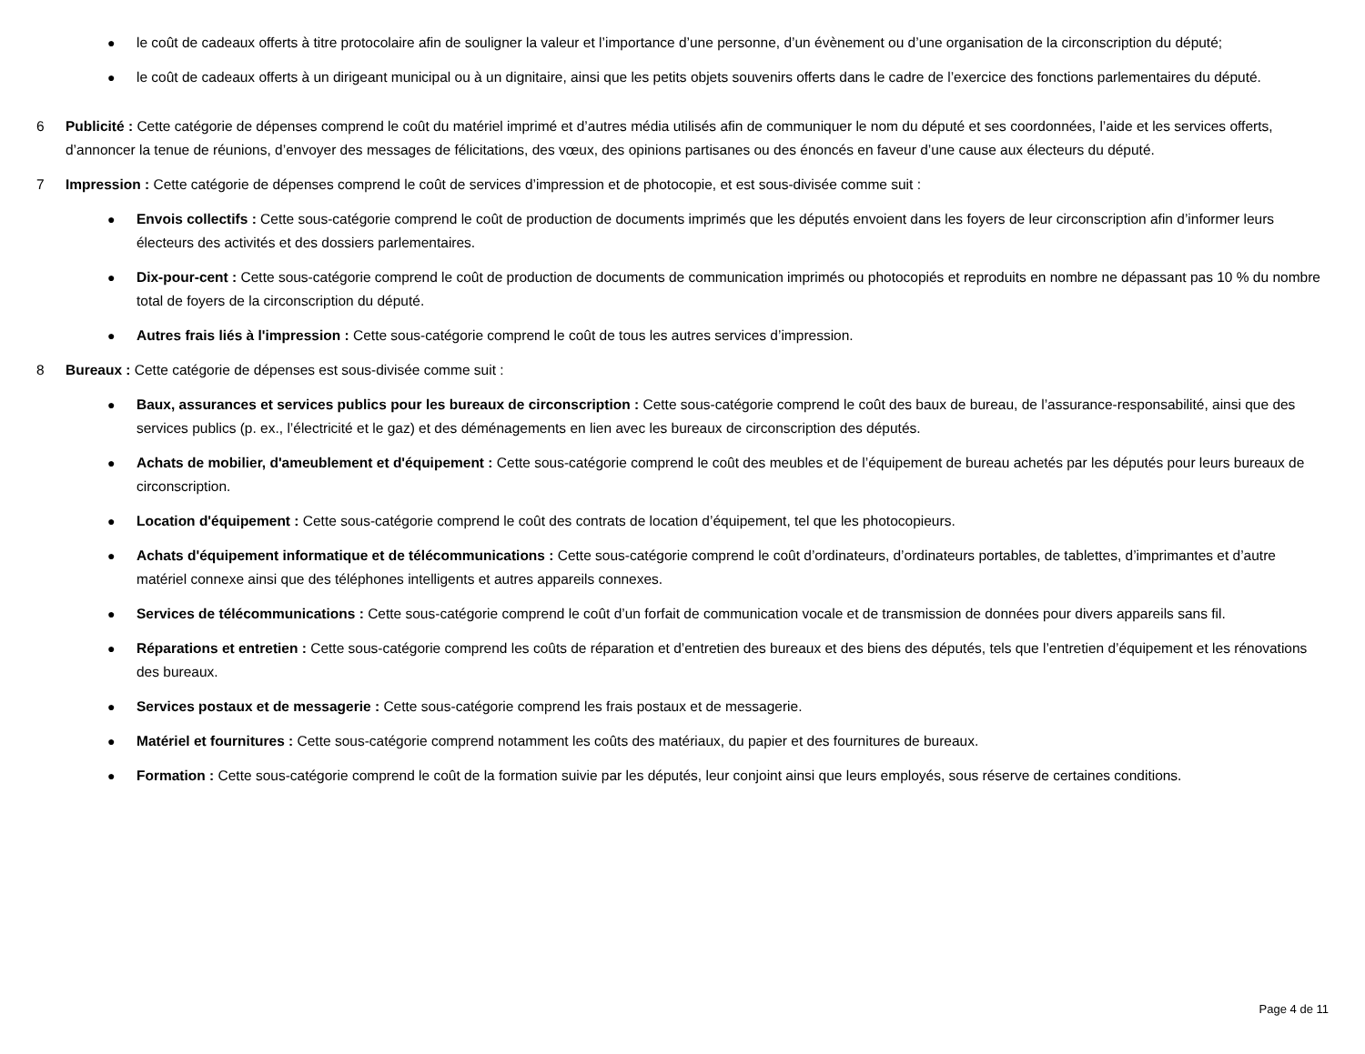● le coût de cadeaux offerts à titre protocolaire afin de souligner la valeur et l’importance d’une personne, d’un évènement ou d’une organisation de la circonscription du député;
● le coût de cadeaux offerts à un dirigeant municipal ou à un dignitaire, ainsi que les petits objets souvenirs offerts dans le cadre de l’exercice des fonctions parlementaires du député.
6 Publicité : Cette catégorie de dépenses comprend le coût du matériel imprimé et d’autres média utilisés afin de communiquer le nom du député et ses coordonnées, l’aide et les services offerts, d’annoncer la tenue de réunions, d’envoyer des messages de félicitations, des vœux, des opinions partisanes ou des énoncés en faveur d’une cause aux électeurs du député.
7 Impression : Cette catégorie de dépenses comprend le coût de services d’impression et de photocopie, et est sous-divisée comme suit :
● Envois collectifs : Cette sous-catégorie comprend le coût de production de documents imprimés que les députés envoient dans les foyers de leur circonscription afin d’informer leurs électeurs des activités et des dossiers parlementaires.
● Dix-pour-cent : Cette sous-catégorie comprend le coût de production de documents de communication imprimés ou photocopiés et reproduits en nombre ne dépassant pas 10 % du nombre total de foyers de la circonscription du député.
● Autres frais liés à l'impression : Cette sous-catégorie comprend le coût de tous les autres services d’impression.
8 Bureaux : Cette catégorie de dépenses est sous-divisée comme suit :
● Baux, assurances et services publics pour les bureaux de circonscription : Cette sous-catégorie comprend le coût des baux de bureau, de l’assurance-responsabilité, ainsi que des services publics (p. ex., l’électricité et le gaz) et des déménagements en lien avec les bureaux de circonscription des députés.
● Achats de mobilier, d'ameublement et d'équipement : Cette sous-catégorie comprend le coût des meubles et de l’équipement de bureau achetés par les députés pour leurs bureaux de circonscription.
● Location d'équipement : Cette sous-catégorie comprend le coût des contrats de location d’équipement, tel que les photocopieurs.
● Achats d'équipement informatique et de télécommunications : Cette sous-catégorie comprend le coût d’ordinateurs, d’ordinateurs portables, de tablettes, d’imprimantes et d’autre matériel connexe ainsi que des téléphones intelligents et autres appareils connexes.
● Services de télécommunications : Cette sous-catégorie comprend le coût d’un forfait de communication vocale et de transmission de données pour divers appareils sans fil.
● Réparations et entretien : Cette sous-catégorie comprend les coûts de réparation et d’entretien des bureaux et des biens des députés, tels que l’entretien d’équipement et les rénovations des bureaux.
● Services postaux et de messagerie : Cette sous-catégorie comprend les frais postaux et de messagerie.
● Matériel et fournitures : Cette sous-catégorie comprend notamment les coûts des matériaux, du papier et des fournitures de bureaux.
● Formation : Cette sous-catégorie comprend le coût de la formation suivie par les députés, leur conjoint ainsi que leurs employés, sous réserve de certaines conditions.
Page 4 de 11